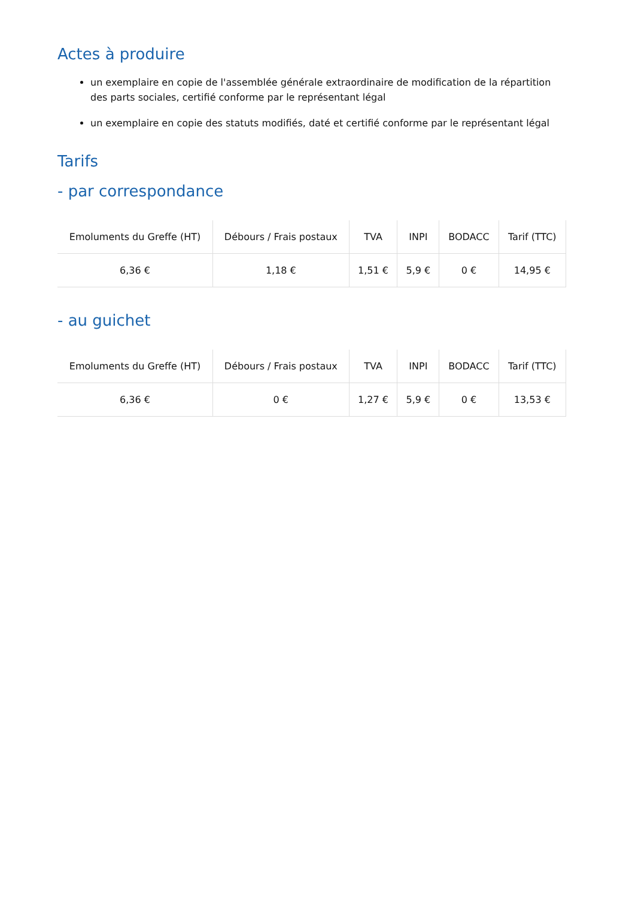Actes à produire
un exemplaire en copie de l'assemblée générale extraordinaire de modification de la répartition des parts sociales, certifié conforme par le représentant légal
un exemplaire en copie des statuts modifiés, daté et certifié conforme par le représentant légal
Tarifs
- par correspondance
| Emoluments du Greffe (HT) | Débours / Frais postaux | TVA | INPI | BODACC | Tarif (TTC) |
| --- | --- | --- | --- | --- | --- |
| 6,36 € | 1,18 € | 1,51 € | 5,9 € | 0 € | 14,95 € |
- au guichet
| Emoluments du Greffe (HT) | Débours / Frais postaux | TVA | INPI | BODACC | Tarif (TTC) |
| --- | --- | --- | --- | --- | --- |
| 6,36 € | 0 € | 1,27 € | 5,9 € | 0 € | 13,53 € |